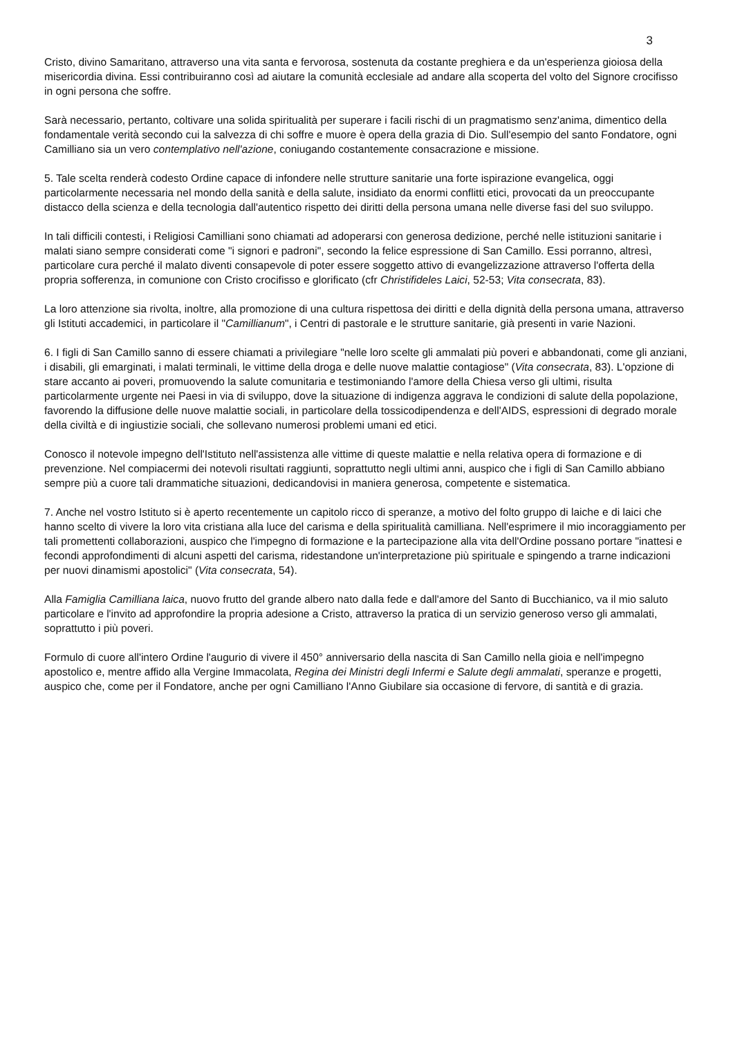3
Cristo, divino Samaritano, attraverso una vita santa e fervorosa, sostenuta da costante preghiera e da un'esperienza gioiosa della misericordia divina. Essi contribuiranno così ad aiutare la comunità ecclesiale ad andare alla scoperta del volto del Signore crocifisso in ogni persona che soffre.
Sarà necessario, pertanto, coltivare una solida spiritualità per superare i facili rischi di un pragmatismo senz'anima, dimentico della fondamentale verità secondo cui la salvezza di chi soffre e muore è opera della grazia di Dio. Sull'esempio del santo Fondatore, ogni Camilliano sia un vero contemplativo nell'azione, coniugando costantemente consacrazione e missione.
5. Tale scelta renderà codesto Ordine capace di infondere nelle strutture sanitarie una forte ispirazione evangelica, oggi particolarmente necessaria nel mondo della sanità e della salute, insidiato da enormi conflitti etici, provocati da un preoccupante distacco della scienza e della tecnologia dall'autentico rispetto dei diritti della persona umana nelle diverse fasi del suo sviluppo.
In tali difficili contesti, i Religiosi Camilliani sono chiamati ad adoperarsi con generosa dedizione, perché nelle istituzioni sanitarie i malati siano sempre considerati come "i signori e padroni", secondo la felice espressione di San Camillo. Essi porranno, altresì, particolare cura perché il malato diventi consapevole di poter essere soggetto attivo di evangelizzazione attraverso l'offerta della propria sofferenza, in comunione con Cristo crocifisso e glorificato (cfr Christifideles Laici, 52-53; Vita consecrata, 83).
La loro attenzione sia rivolta, inoltre, alla promozione di una cultura rispettosa dei diritti e della dignità della persona umana, attraverso gli Istituti accademici, in particolare il "Camillianum", i Centri di pastorale e le strutture sanitarie, già presenti in varie Nazioni.
6. I figli di San Camillo sanno di essere chiamati a privilegiare "nelle loro scelte gli ammalati più poveri e abbandonati, come gli anziani, i disabili, gli emarginati, i malati terminali, le vittime della droga e delle nuove malattie contagiose" (Vita consecrata, 83). L'opzione di stare accanto ai poveri, promuovendo la salute comunitaria e testimoniando l'amore della Chiesa verso gli ultimi, risulta particolarmente urgente nei Paesi in via di sviluppo, dove la situazione di indigenza aggrava le condizioni di salute della popolazione, favorendo la diffusione delle nuove malattie sociali, in particolare della tossicodipendenza e dell'AIDS, espressioni di degrado morale della civiltà e di ingiustizie sociali, che sollevano numerosi problemi umani ed etici.
Conosco il notevole impegno dell'Istituto nell'assistenza alle vittime di queste malattie e nella relativa opera di formazione e di prevenzione. Nel compiacermi dei notevoli risultati raggiunti, soprattutto negli ultimi anni, auspico che i figli di San Camillo abbiano sempre più a cuore tali drammatiche situazioni, dedicandovisi in maniera generosa, competente e sistematica.
7. Anche nel vostro Istituto si è aperto recentemente un capitolo ricco di speranze, a motivo del folto gruppo di laiche e di laici che hanno scelto di vivere la loro vita cristiana alla luce del carisma e della spiritualità camilliana. Nell'esprimere il mio incoraggiamento per tali promettenti collaborazioni, auspico che l'impegno di formazione e la partecipazione alla vita dell'Ordine possano portare "inattesi e fecondi approfondimenti di alcuni aspetti del carisma, ridestandone un'interpretazione più spirituale e spingendo a trarne indicazioni per nuovi dinamismi apostolici" (Vita consecrata, 54).
Alla Famiglia Camilliana laica, nuovo frutto del grande albero nato dalla fede e dall'amore del Santo di Bucchianico, va il mio saluto particolare e l'invito ad approfondire la propria adesione a Cristo, attraverso la pratica di un servizio generoso verso gli ammalati, soprattutto i più poveri.
Formulo di cuore all'intero Ordine l'augurio di vivere il 450° anniversario della nascita di San Camillo nella gioia e nell'impegno apostolico e, mentre affido alla Vergine Immacolata, Regina dei Ministri degli Infermi e Salute degli ammalati, speranze e progetti, auspico che, come per il Fondatore, anche per ogni Camilliano l'Anno Giubilare sia occasione di fervore, di santità e di grazia.